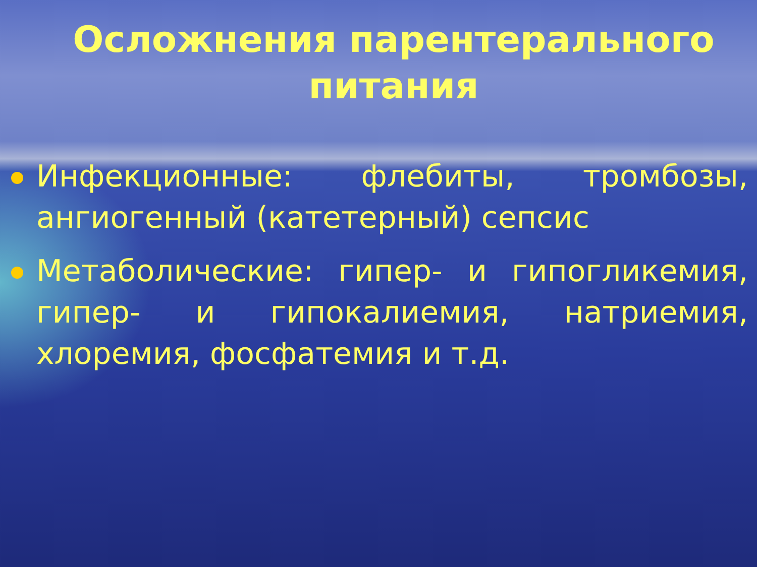Осложнения парентерального питания
Инфекционные: флебиты, тромбозы, ангиогенный (катетерный) сепсис
Метаболические: гипер- и гипогликемия, гипер- и гипокалиемия, натриемия, хлоремия, фосфатемия и т.д.